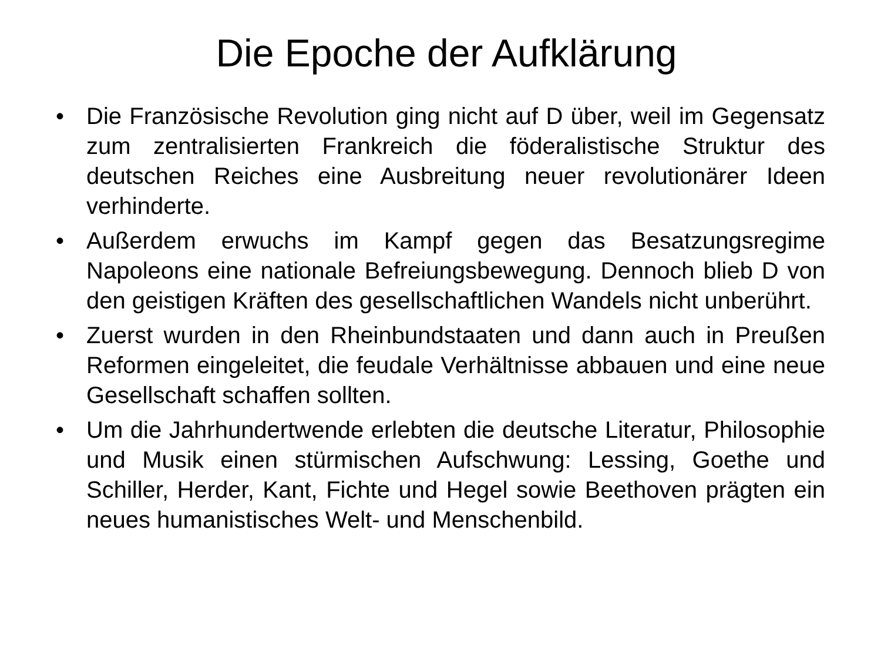Die Epoche der Aufklärung
• Die Französische Revolution ging nicht auf D über, weil im Gegensatz zum zentralisierten Frankreich die föderalistische Struktur des deutschen Reiches eine Ausbreitung neuer revolutionärer Ideen verhinderte.
• Außerdem erwuchs im Kampf gegen das Besatzungsregime Napoleons eine nationale Befreiungsbewegung. Dennoch blieb D von den geistigen Kräften des gesellschaftlichen Wandels nicht unberührt.
• Zuerst wurden in den Rheinbundstaaten und dann auch in Preußen Reformen eingeleitet, die feudale Verhältnisse abbauen und eine neue Gesellschaft schaffen sollten.
• Um die Jahrhundertwende erlebten die deutsche Literatur, Philosophie und Musik einen stürmischen Aufschwung: Lessing, Goethe und Schiller, Herder, Kant, Fichte und Hegel sowie Beethoven prägten ein neues humanistisches Welt- und Menschenbild.